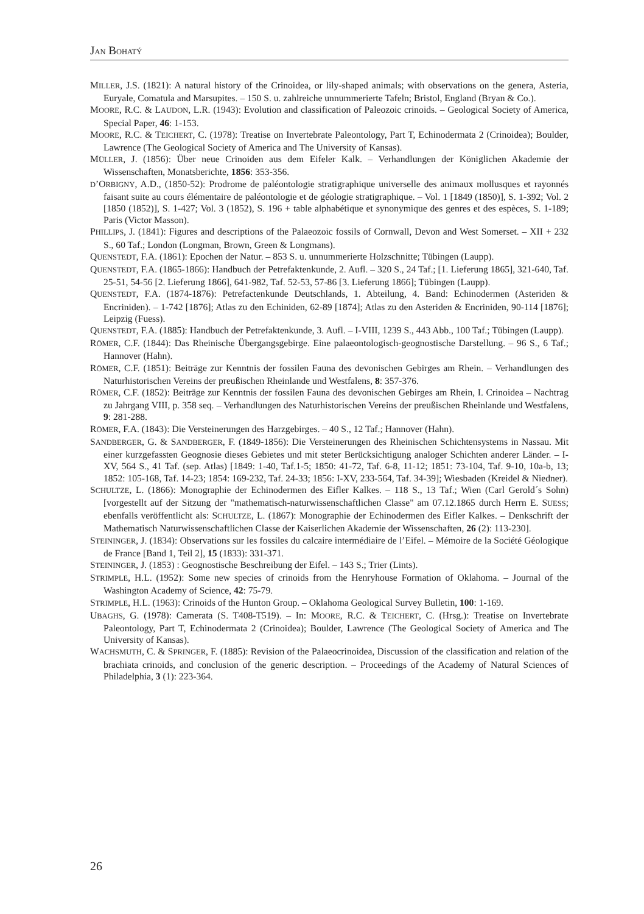JAN BOHATÝ
MILLER, J.S. (1821): A natural history of the Crinoidea, or lily-shaped animals; with observations on the genera, Asteria, Euryale, Comatula and Marsupites. – 150 S. u. zahlreiche unnummerierte Tafeln; Bristol, England (Bryan & Co.).
MOORE, R.C. & LAUDON, L.R. (1943): Evolution and classification of Paleozoic crinoids. – Geological Society of America, Special Paper, 46: 1-153.
MOORE, R.C. & TEICHERT, C. (1978): Treatise on Invertebrate Paleontology, Part T, Echinodermata 2 (Crinoidea); Boulder, Lawrence (The Geological Society of America and The University of Kansas).
MÜLLER, J. (1856): Über neue Crinoiden aus dem Eifeler Kalk. – Verhandlungen der Königlichen Akademie der Wissenschaften, Monatsberichte, 1856: 353-356.
D’ORBIGNY, A.D., (1850-52): Prodrome de paléontologie stratigraphique universelle des animaux mollusques et rayonnés faisant suite au cours élémentaire de paléontologie et de géologie stratigraphique. – Vol. 1 [1849 (1850)], S. 1-392; Vol. 2 [1850 (1852)], S. 1-427; Vol. 3 (1852), S. 196 + table alphabétique et synonymique des genres et des espèces, S. 1-189; Paris (Victor Masson).
PHILLIPS, J. (1841): Figures and descriptions of the Palaeozoic fossils of Cornwall, Devon and West Somerset. – XII + 232 S., 60 Taf.; London (Longman, Brown, Green & Longmans).
QUENSTEDT, F.A. (1861): Epochen der Natur. – 853 S. u. unnummerierte Holzschnitte; Tübingen (Laupp).
QUENSTEDT, F.A. (1865-1866): Handbuch der Petrefaktenkunde, 2. Aufl. – 320 S., 24 Taf.; [1. Lieferung 1865], 321-640, Taf. 25-51, 54-56 [2. Lieferung 1866], 641-982, Taf. 52-53, 57-86 [3. Lieferung 1866]; Tübingen (Laupp).
QUENSTEDT, F.A. (1874-1876): Petrefactenkunde Deutschlands, 1. Abteilung, 4. Band: Echinodermen (Asteriden & Encriniden). – 1-742 [1876]; Atlas zu den Echiniden, 62-89 [1874]; Atlas zu den Asteriden & Encriniden, 90-114 [1876]; Leipzig (Fuess).
QUENSTEDT, F.A. (1885): Handbuch der Petrefaktenkunde, 3. Aufl. – I-VIII, 1239 S., 443 Abb., 100 Taf.; Tübingen (Laupp).
RÖMER, C.F. (1844): Das Rheinische Übergangsgebirge. Eine palaeontologisch-geognostische Darstellung. – 96 S., 6 Taf.; Hannover (Hahn).
RÖMER, C.F. (1851): Beiträge zur Kenntnis der fossilen Fauna des devonischen Gebirges am Rhein. – Verhandlungen des Naturhistorischen Vereins der preußischen Rheinlande und Westfalens, 8: 357-376.
RÖMER, C.F. (1852): Beiträge zur Kenntnis der fossilen Fauna des devonischen Gebirges am Rhein, I. Crinoidea – Nachtrag zu Jahrgang VIII, p. 358 seq. – Verhandlungen des Naturhistorischen Vereins der preußischen Rheinlande und Westfalens, 9: 281-288.
RÖMER, F.A. (1843): Die Versteinerungen des Harzgebirges. – 40 S., 12 Taf.; Hannover (Hahn).
SANDBERGER, G. & SANDBERGER, F. (1849-1856): Die Versteinerungen des Rheinischen Schichtensystems in Nassau. Mit einer kurzgefassten Geognosie dieses Gebietes und mit steter Berücksichtigung analoger Schichten anderer Länder. – I-XV, 564 S., 41 Taf. (sep. Atlas) [1849: 1-40, Taf.1-5; 1850: 41-72, Taf. 6-8, 11-12; 1851: 73-104, Taf. 9-10, 10a-b, 13; 1852: 105-168, Taf. 14-23; 1854: 169-232, Taf. 24-33; 1856: I-XV, 233-564, Taf. 34-39]; Wiesbaden (Kreidel & Niedner).
SCHULTZE, L. (1866): Monographie der Echinodermen des Eifler Kalkes. – 118 S., 13 Taf.; Wien (Carl Gerold´s Sohn) [vorgestellt auf der Sitzung der "mathematisch-naturwissenschaftlichen Classe" am 07.12.1865 durch Herrn E. SUESS; ebenfalls veröffentlicht als: SCHULTZE, L. (1867): Monographie der Echinodermen des Eifler Kalkes. – Denkschrift der Mathematisch Naturwissenschaftlichen Classe der Kaiserlichen Akademie der Wissenschaften, 26 (2): 113-230].
STEININGER, J. (1834): Observations sur les fossiles du calcaire intermédiaire de l’Eifel. – Mémoire de la Société Géologique de France [Band 1, Teil 2], 15 (1833): 331-371.
STEININGER, J. (1853) : Geognostische Beschreibung der Eifel. – 143 S.; Trier (Lints).
STRIMPLE, H.L. (1952): Some new species of crinoids from the Henryhouse Formation of Oklahoma. – Journal of the Washington Academy of Science, 42: 75-79.
STRIMPLE, H.L. (1963): Crinoids of the Hunton Group. – Oklahoma Geological Survey Bulletin, 100: 1-169.
UBAGHS, G. (1978): Camerata (S. T408-T519). – In: MOORE, R.C. & TEICHERT, C. (Hrsg.): Treatise on Invertebrate Paleontology, Part T, Echinodermata 2 (Crinoidea); Boulder, Lawrence (The Geological Society of America and The University of Kansas).
WACHSMUTH, C. & SPRINGER, F. (1885): Revision of the Palaeocrinoidea, Discussion of the classification and relation of the brachiata crinoids, and conclusion of the generic description. – Proceedings of the Academy of Natural Sciences of Philadelphia, 3 (1): 223-364.
26